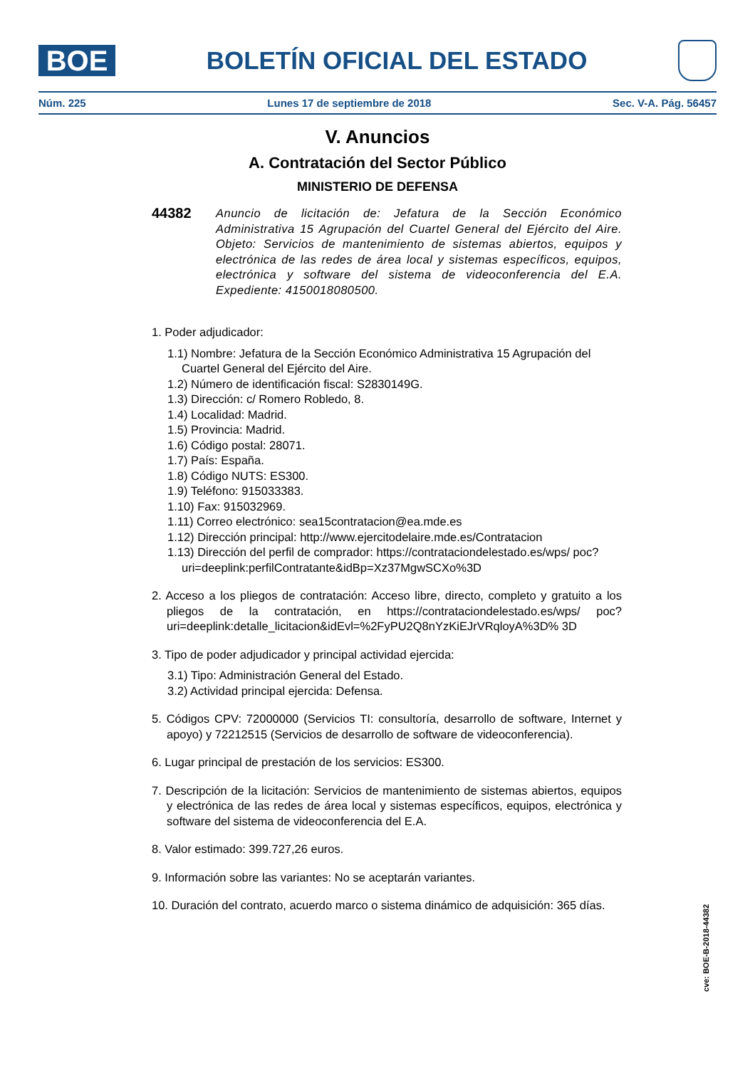BOE
BOLETÍN OFICIAL DEL ESTADO
Núm. 225 Lunes 17 de septiembre de 2018 Sec. V-A. Pág. 56457
V. Anuncios
A. Contratación del Sector Público
MINISTERIO DE DEFENSA
44382 Anuncio de licitación de: Jefatura de la Sección Económico Administrativa 15 Agrupación del Cuartel General del Ejército del Aire. Objeto: Servicios de mantenimiento de sistemas abiertos, equipos y electrónica de las redes de área local y sistemas específicos, equipos, electrónica y software del sistema de videoconferencia del E.A. Expediente: 4150018080500.
1. Poder adjudicador:
1.1) Nombre: Jefatura de la Sección Económico Administrativa 15 Agrupación del Cuartel General del Ejército del Aire.
1.2) Número de identificación fiscal: S2830149G.
1.3) Dirección: c/ Romero Robledo, 8.
1.4) Localidad: Madrid.
1.5) Provincia: Madrid.
1.6) Código postal: 28071.
1.7) País: España.
1.8) Código NUTS: ES300.
1.9) Teléfono: 915033383.
1.10) Fax: 915032969.
1.11) Correo electrónico: sea15contratacion@ea.mde.es
1.12) Dirección principal: http://www.ejercitodelaire.mde.es/Contratacion
1.13) Dirección del perfil de comprador: https://contrataciondelestado.es/wps/ poc?uri=deeplink:perfilContratante&idBp=Xz37MgwSCXo%3D
2. Acceso a los pliegos de contratación: Acceso libre, directo, completo y gratuito a los pliegos de la contratación, en https://contrataciondelestado.es/wps/ poc?uri=deeplink:detalle_licitacion&idEvl=%2FyPU2Q8nYzKiEJrVRqloyA%3D% 3D
3. Tipo de poder adjudicador y principal actividad ejercida:
3.1) Tipo: Administración General del Estado.
3.2) Actividad principal ejercida: Defensa.
5. Códigos CPV: 72000000 (Servicios TI: consultoría, desarrollo de software, Internet y apoyo) y 72212515 (Servicios de desarrollo de software de videoconferencia).
6. Lugar principal de prestación de los servicios: ES300.
7. Descripción de la licitación: Servicios de mantenimiento de sistemas abiertos, equipos y electrónica de las redes de área local y sistemas específicos, equipos, electrónica y software del sistema de videoconferencia del E.A.
8. Valor estimado: 399.727,26 euros.
9. Información sobre las variantes: No se aceptarán variantes.
10. Duración del contrato, acuerdo marco o sistema dinámico de adquisición: 365 días.
cve: BOE-B-2018-44382